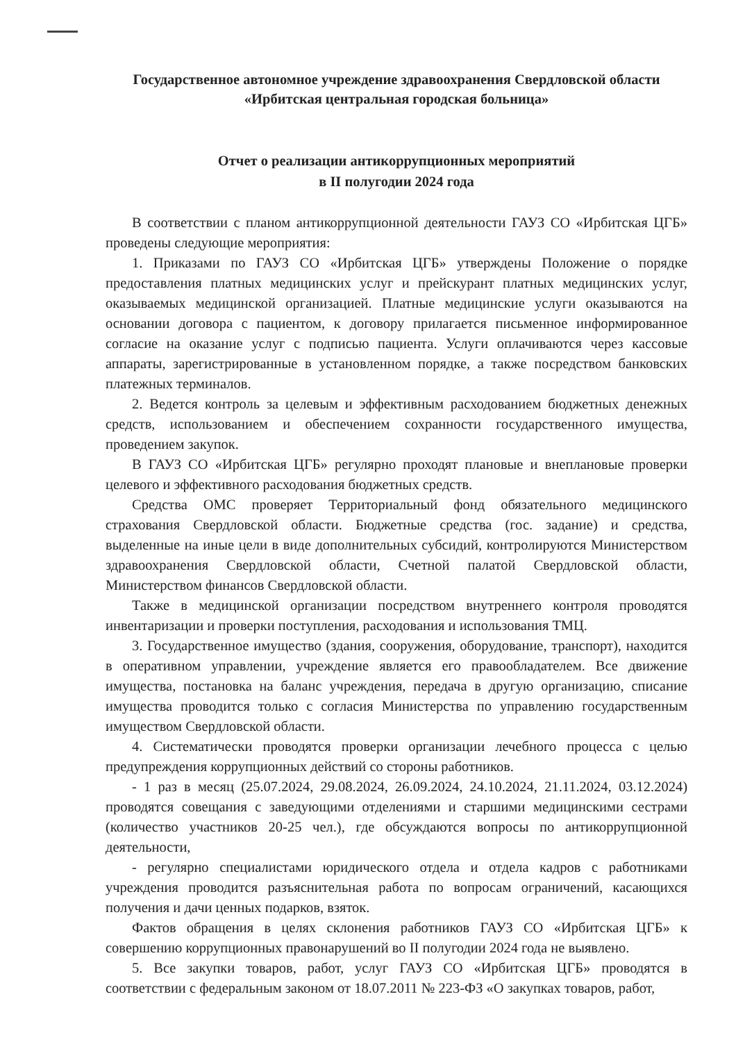Государственное автономное учреждение здравоохранения Свердловской области
«Ирбитская центральная городская больница»
Отчет о реализации антикоррупционных мероприятий
в II полугодии 2024 года
В соответствии с планом антикоррупционной деятельности ГАУЗ СО «Ирбитская ЦГБ» проведены следующие мероприятия:
1. Приказами по ГАУЗ СО «Ирбитская ЦГБ» утверждены Положение о порядке предоставления платных медицинских услуг и прейскурант платных медицинских услуг, оказываемых медицинской организацией. Платные медицинские услуги оказываются на основании договора с пациентом, к договору прилагается письменное информированное согласие на оказание услуг с подписью пациента. Услуги оплачиваются через кассовые аппараты, зарегистрированные в установленном порядке, а также посредством банковских платежных терминалов.
2. Ведется контроль за целевым и эффективным расходованием бюджетных денежных средств, использованием и обеспечением сохранности государственного имущества, проведением закупок.
В ГАУЗ СО «Ирбитская ЦГБ» регулярно проходят плановые и внеплановые проверки целевого и эффективного расходования бюджетных средств.
Средства ОМС проверяет Территориальный фонд обязательного медицинского страхования Свердловской области. Бюджетные средства (гос. задание) и средства, выделенные на иные цели в виде дополнительных субсидий, контролируются Министерством здравоохранения Свердловской области, Счетной палатой Свердловской области, Министерством финансов Свердловской области.
Также в медицинской организации посредством внутреннего контроля проводятся инвентаризации и проверки поступления, расходования и использования ТМЦ.
3. Государственное имущество (здания, сооружения, оборудование, транспорт), находится в оперативном управлении, учреждение является его правообладателем. Все движение имущества, постановка на баланс учреждения, передача в другую организацию, списание имущества проводится только с согласия Министерства по управлению государственным имуществом Свердловской области.
4. Систематически проводятся проверки организации лечебного процесса с целью предупреждения коррупционных действий со стороны работников.
- 1 раз в месяц (25.07.2024, 29.08.2024, 26.09.2024, 24.10.2024, 21.11.2024, 03.12.2024) проводятся совещания с заведующими отделениями и старшими медицинскими сестрами (количество участников 20-25 чел.), где обсуждаются вопросы по антикоррупционной деятельности,
- регулярно специалистами юридического отдела и отдела кадров с работниками учреждения проводится разъяснительная работа по вопросам ограничений, касающихся получения и дачи ценных подарков, взяток.
Фактов обращения в целях склонения работников ГАУЗ СО «Ирбитская ЦГБ» к совершению коррупционных правонарушений во II полугодии 2024 года не выявлено.
5. Все закупки товаров, работ, услуг ГАУЗ СО «Ирбитская ЦГБ» проводятся в соответствии с федеральным законом от 18.07.2011 № 223-ФЗ «О закупках товаров, работ,